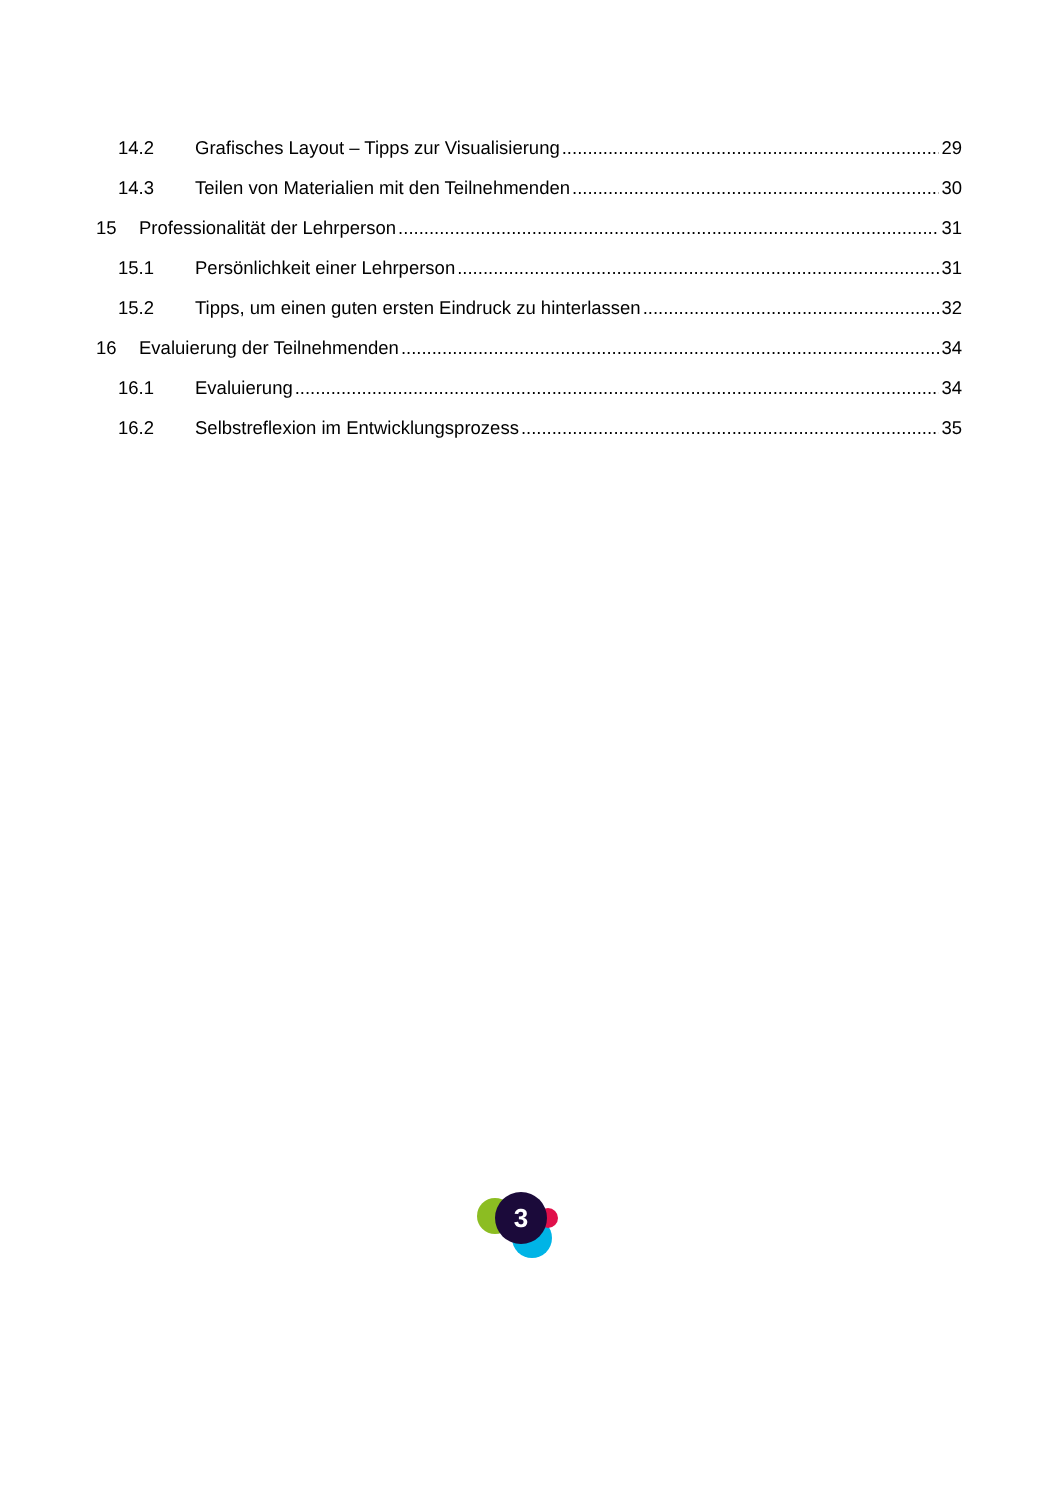14.2 Grafisches Layout – Tipps zur Visualisierung 29
14.3 Teilen von Materialien mit den Teilnehmenden 30
15 Professionalität der Lehrperson 31
15.1 Persönlichkeit einer Lehrperson 31
15.2 Tipps, um einen guten ersten Eindruck zu hinterlassen 32
16 Evaluierung der Teilnehmenden 34
16.1 Evaluierung 34
16.2 Selbstreflexion im Entwicklungsprozess 35
3